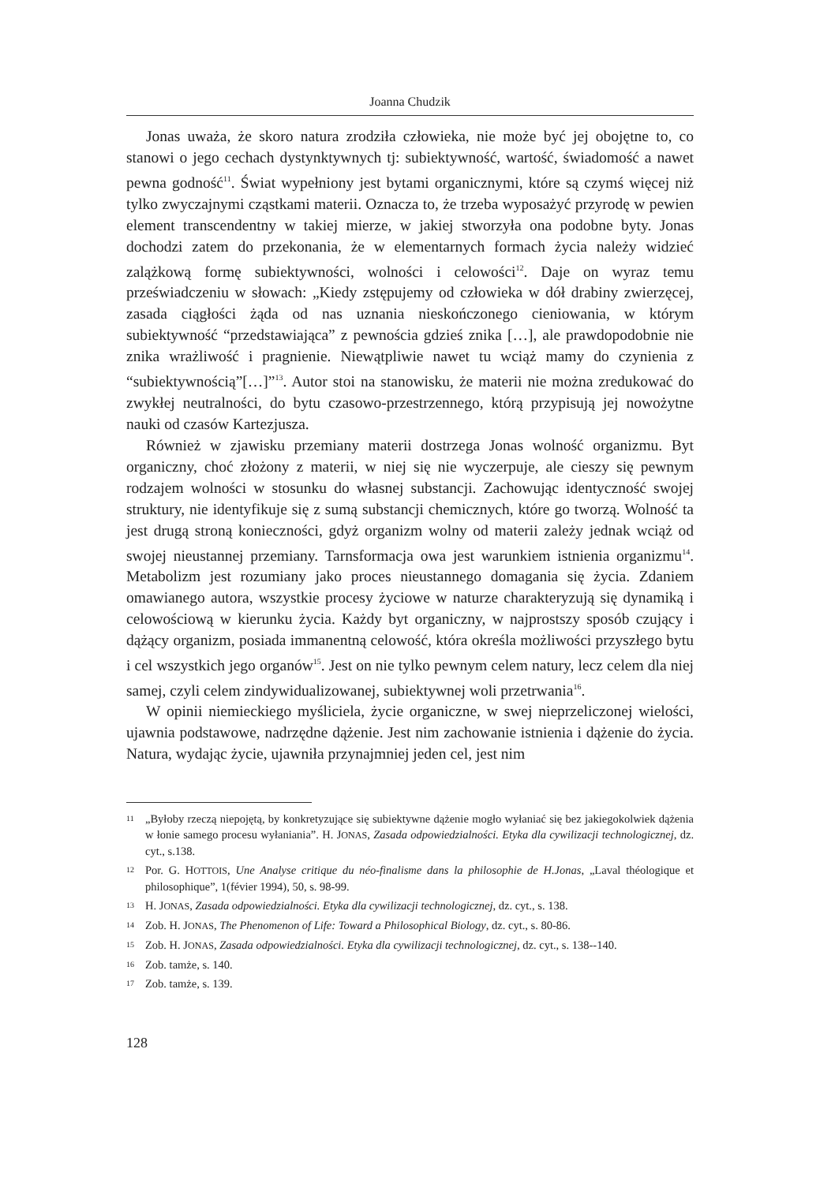Joanna Chudzik
Jonas uważa, że skoro natura zrodziła człowieka, nie może być jej obojętne to, co stanowi o jego cechach dystynktywnych tj: subiektywność, wartość, świadomość a nawet pewna godność<sup>11</sup>. Świat wypełniony jest bytami organicznymi, które są czymś więcej niż tylko zwyczajnymi cząstkami materii. Oznacza to, że trzeba wyposażyć przyrodę w pewien element transcendentny w takiej mierze, w jakiej stworzyła ona podobne byty. Jonas dochodzi zatem do przekonania, że w elementarnych formach życia należy widzieć zalążkową formę subiektywności, wolności i celowości<sup>12</sup>. Daje on wyraz temu przeświadczeniu w słowach: „Kiedy zstępujemy od człowieka w dół drabiny zwierzęcej, zasada ciągłości żąda od nas uznania nieskończonego cieniowania, w którym subiektywność “przedstawiająca” z pewnościa gdzieś znika […], ale prawdopodobnie nie znika wrażliwość i pragnienie. Niewątpliwie nawet tu wciąż mamy do czynienia z “subiektywnością”[…]”<sup>13</sup>. Autor stoi na stanowisku, że materii nie można zredukować do zwykłej neutralności, do bytu czasowo-przestrzennego, którą przypisują jej nowożytne nauki od czasów Kartezjusza.
Również w zjawisku przemiany materii dostrzega Jonas wolność organizmu. Byt organiczny, choć złożony z materii, w niej się nie wyczerpuje, ale cieszy się pewnym rodzajem wolności w stosunku do własnej substancji. Zachowując identyczność swojej struktury, nie identyfikuje się z sumą substancji chemicznych, które go tworzą. Wolność ta jest drugą stroną konieczności, gdyż organizm wolny od materii zależy jednak wciąż od swojej nieustannej przemiany. Tarnsformacja owa jest warunkiem istnienia organizmu<sup>14</sup>. Metabolizm jest rozumiany jako proces nieustannego domagania się życia. Zdaniem omawianego autora, wszystkie procesy życiowe w naturze charakteryzują się dynamiką i celowościową w kierunku życia. Każdy byt organiczny, w najprostszy sposób czujący i dążący organizm, posiada immanentną celowość, która określa możliwości przyszłego bytu i cel wszystkich jego organów<sup>15</sup>. Jest on nie tylko pewnym celem natury, lecz celem dla niej samej, czyli celem zindywidualizowanej, subiektywnej woli przetrwania<sup>16</sup>.
W opinii niemieckiego myśliciela, życie organiczne, w swej nieprzeliczonej wielości, ujawnia podstawowe, nadrzędne dążenie. Jest nim zachowanie istnienia i dążenie do życia. Natura, wydając życie, ujawniła przynajmniej jeden cel, jest nim
11 „Byłoby rzeczą niepojętą, by konkretyzujące się subiektywne dążenie mogło wyłaniać się bez jakiegokolwiek dążenia w łonie samego procesu wyłaniania”. H. JONAS, Zasada odpowiedzialności. Etyka dla cywilizacji technologicznej, dz. cyt., s.138.
12 Por. G. HOTTOIS, Une Analyse critique du néo-finalisme dans la philosophie de H.Jonas, „Laval théologique et philosophique”, 1(févier 1994), 50, s. 98-99.
13 H. JONAS, Zasada odpowiedzialności. Etyka dla cywilizacji technologicznej, dz. cyt., s. 138.
14 Zob. H. JONAS, The Phenomenon of Life: Toward a Philosophical Biology, dz. cyt., s. 80-86.
15 Zob. H. JONAS, Zasada odpowiedzialności. Etyka dla cywilizacji technologicznej, dz. cyt., s. 138--140.
16 Zob. tamże, s. 140.
17 Zob. tamże, s. 139.
128